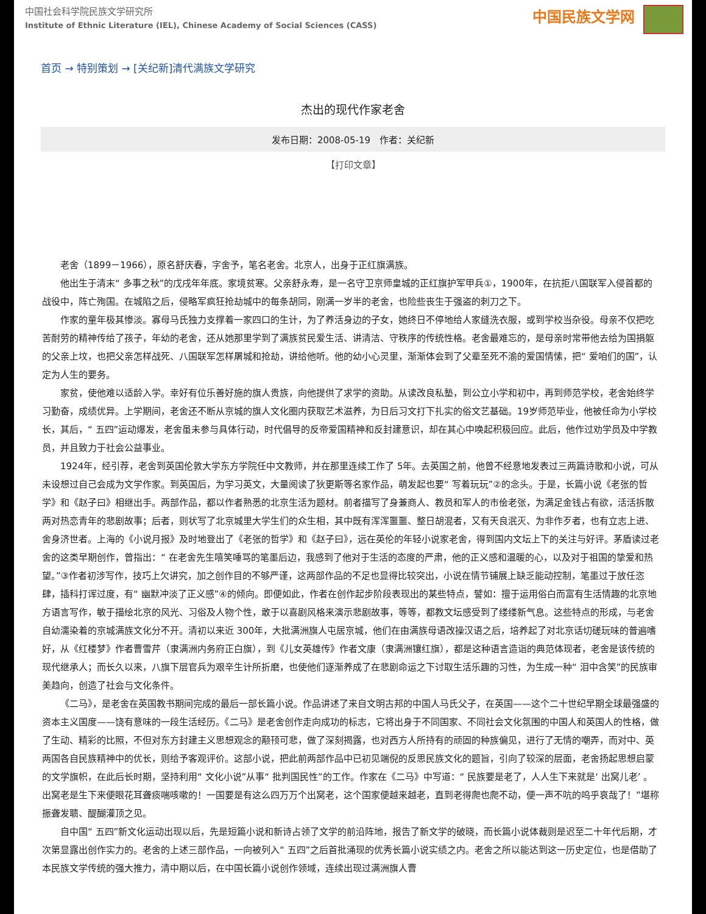中国社会科学院民族文学研究所
Institute of Ethnic Literature (IEL), Chinese Academy of Social Sciences (CASS)
中国民族文学网
首页 → 特别策划 → [关纪新]清代满族文学研究
杰出的现代作家老舍
发布日期：2008-05-19　作者：关纪新
【打印文章】
老舍（1899－1966），原名舒庆春，字舍予，笔名老舍。北京人，出身于正红旗满族。
他出生于清末“ 多事之秋”的戊戌年年底。家境贫寒。父亲舒永寿，是一名守卫京师皇城的正红旗护军甲兵①，1900年，在抗拒八国联军入侵首都的战役中，阵亡殉国。在城陷之后，侵略军疯狂抢劫城中的每条胡同，刚满一岁半的老舍，也险些丧生于强盗的刺刀之下。
作家的童年极其惨淡。寡母马氏独力支撑着一家四口的生计，为了养活身边的子女，她终日不停地给人家缝洗衣服，或到学校当杂役。母亲不仅把吃苦耐劳的精神传给了孩子，年幼的老舍，还从她那里学到了满族贫民爱生活、讲清洁、守秩序的传统性格。老舍最难忘的，是母亲时常带他去给为国捐躯的父亲上坟，也把父亲怎样战死、八国联军怎样屠城和抢劫，讲给他听。他的幼小心灵里，渐渐体会到了父辈至死不渝的爱国情愫，把“ 爱咱们的国”，认定为人生的要务。
家贫，使他难以适龄入学。幸好有位乐善好施的旗人贵族，向他提供了求学的资助。从读改良私塾，到公立小学和初中，再到师范学校，老舍始终学习勤奋，成绩优异。上学期间，老舍还不断从京城的旗人文化圈内获取艺术滋养，为日后习文打下扎实的俗文艺基础。19岁师范毕业，他被任命为小学校长，其后，“ 五四”运动爆发，老舍虽未参与具体行动，时代倡导的反帝爱国精神和反封建意识，却在其心中唤起积极回应。此后，他作过劝学员及中学教员，并且致力于社会公益事业。
1924年，经引荐，老舍到英国伦敦大学东方学院任中文教师，并在那里连续工作了 5年。去英国之前，他曾不经意地发表过三两篇诗歌和小说，可从未设想过自己会成为文学作家。到英国后，为学习英文，大量阅读了狄更斯等名家作品，萌发起也要“ 写着玩玩”②的念头。于是，长篇小说《老张的哲学》和《赵子曰》相继出手。两部作品，都以作者熟悉的北京生活为题材。前者描写了身兼商人、教员和军人的市侩老张，为满足金钱占有欲，活活拆散两对热恋青年的悲剧故事；后者，则状写了北京城里大学生们的众生相，其中既有浑浑噩噩、整日胡混者，又有天良泯灭、为非作歹者，也有立志上进、舍身济世者。上海的《小说月报》及时地登出了《老张的哲学》和《赵子曰》，远在英伦的年轻小说家老舍，得到国内文坛上下的关注与好评。茅盾读过老舍的这类早期创作，曾指出：“ 在老舍先生嘻笑唾骂的笔墨后边，我感到了他对于生活的态度的严肃，他的正义感和温暖的心，以及对于祖国的挚爱和热望。”③作者初涉写作，技巧上欠讲究，加之创作目的不够严谨，这两部作品的不足也显得比较突出，小说在情节铺展上缺乏能动控制，笔墨过于放任恣肆，插科打诨过度，有“ 幽默冲淡了正义感”④的倾向。即便如此，作者在创作起步阶段表现出的某些特点，譬如：擅于运用俗白而富有生活情趣的北京地方语言写作，敏于描绘北京的风光、习俗及人物个性，敢于以喜剧风格来演示悲剧故事，等等，都教文坛感受到了缕缕新气息。这些特点的形成，与老舍自幼濡染着的京城满族文化分不开。清初以来近 300年，大批满洲旗人屯居京城，他们在由满族母语改操汉语之后，培养起了对北京话切磋玩味的普遍嗜好，从《红楼梦》作者曹雪芹（隶满洲内务府正白旗），到《儿女英雄传》作者文康（隶满洲镶红旗），都是这种语言造诣的典范体现者，老舍是该传统的现代继承人；而长久以来，八旗下层官兵为艰辛生计所折磨，也使他们逐渐养成了在悲剧命运之下讨取生活乐趣的习性，为生成一种“ 泪中含笑”的民族审美趋向，创造了社会与文化条件。
《二马》，是老舍在英国教书期间完成的最后一部长篇小说。作品讲述了来自文明古邦的中国人马氏父子，在英国——这个二十世纪早期全球最强盛的资本主义国度——饶有意味的一段生活经历。《二马》是老舍创作走向成功的标志，它将出身于不同国家、不同社会文化氛围的中国人和英国人的性格，做了生动、精彩的比照，不但对东方封建主义思想观念的颟顸可悲，做了深刻揭露，也对西方人所持有的顽固的种族偏见，进行了无情的嘲弄，而对中、英两国各自民族精神中的优长，则给予客观评价。这部小说，把此前两部作品中已初见端倪的反思民族文化的题旨，引向了较深的层面，老舍扬起思想启蒙的文学旗帜，在此后长时期，坚持利用“ 文化小说”从事“ 批判国民性”的工作。作家在《二马》中写道：“ 民族要是老了，人人生下来就是‘ 出窝儿老’ 。出窝老是生下来便眼花耳聋痰喘咳嗽的！一国要是有这么四万万个出窝老，这个国家便越来越老，直到老得爬也爬不动，便一声不吭的呜乎哀哉了！”堪称振聋发聩、醍醐灌顶之见。
自中国“ 五四”新文化运动出现以后，先是短篇小说和新诗占领了文学的前沿阵地，报告了新文学的破晓，而长篇小说体裁则是迟至二十年代后期，才次第显露出创作实力的。老舍的上述三部作品，一向被列入“ 五四”之后首批涌现的优秀长篇小说实绩之内。老舍之所以能达到这一历史定位，也是借助了本民族文学传统的强大推力，清中期以后，在中国长篇小说创作领域，连续出现过满洲旗人曹